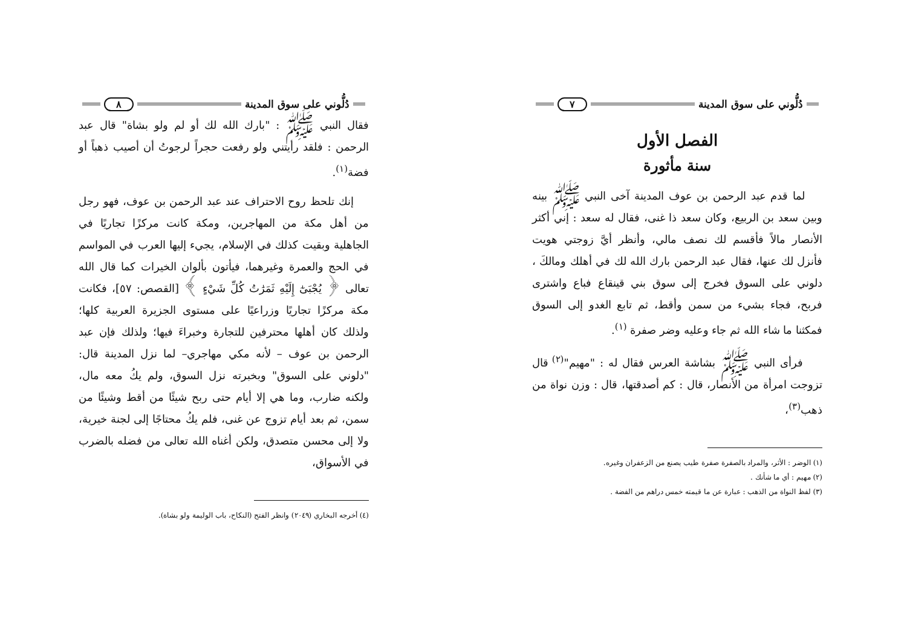دُلُّوني على سوق المدينة ٨
فقال النبي ﷺ : "بارك الله لك أو لم ولو بشاة" قال عبد الرحمن : فلقد رأيتني ولو رفعت حجراً لرجوتُ أن أصيب ذهباً أو فضة<sup>(١)</sup>.
إنك تلحظ روح الاحتراف عند عبد الرحمن بن عوف، فهو رجل من أهل مكة من المهاجرين، ومكة كانت مركزًا تجاريًا في الجاهلية وبقيت كذلك في الإسلام، يجيء إليها العرب في المواسم في الحج والعمرة وغيرهما، فيأتون بألوان الخيرات كما قال الله تعالى ﴿ يُجْبَىٰٓ إِلَيْهِ ثَمَرَٰتُ كُلِّ شَيْءٍ ﴾ [القصص: ٥٧]، فكانت مكة مركزًا تجاريًا وزراعيًا على مستوى الجزيرة العربية كلها؛ ولذلك كان أهلها محترفين للتجارة وخبراءَ فيها؛ ولذلك فإن عبد الرحمن بن عوف – لأنه مكي مهاجري– لما نزل المدينة قال: "دلوني على السوق" وبخبرته نزل السوق، ولم يكُ معه مال، ولكنه ضارب، وما هي إلا أيام حتى ربح شيئًا من أقط وشيئًا من سمن، ثم بعد أيام تزوج عن غنى، فلم يكُ محتاجًا إلى لجنة خيرية، ولا إلى محسن متصدق، ولكن أغناه الله تعالى من فضله بالضرب في الأسواق،
(٤) أخرجه البخاري (٢٠٤٩) وانظر الفتح (النكاح، باب الوليمة ولو بشاة).
دُلُّوني على سوق المدينة ٧
الفصل الأول
سنة مأثورة
لما قدم عبد الرحمن بن عوف المدينة آخى النبي ﷺ بينه وبين سعد بن الربيع، وكان سعد ذا غنى، فقال له سعد : إني أكثر الأنصار مالاً فأقسم لك نصف مالي، وأنظر أيَّ زوجتي هويت فأنزل لك عنها، فقال عبد الرحمن بارك الله لك في أهلك ومالكَ ، دلوني على السوق فخرج إلى سوق بني قينقاع فباع واشترى فربح، فجاء بشيء من سمن وأقط، ثم تابع الغدو إلى السوق فمكثنا ما شاء الله ثم جاء وعليه وضر صفرة <sup>(١)</sup>.
فرأى النبي ﷺ بشاشة العرس فقال له : "مهيم"<sup>(٢)</sup> قال تزوجت امرأة من الأنصار، قال : كم أصدقتها، قال : وزن نواة من ذهب<sup>(٣)</sup>،
(١) الوضر : الأثر، والمراد بالصفرة صفرة طيب يصنع من الزعفران وغيره.
(٢) مهيم : أي ما شأنك .
(٣) لفظ النواة من الذهب : عبارة عن ما قيمته خمس دراهم من الفضة .